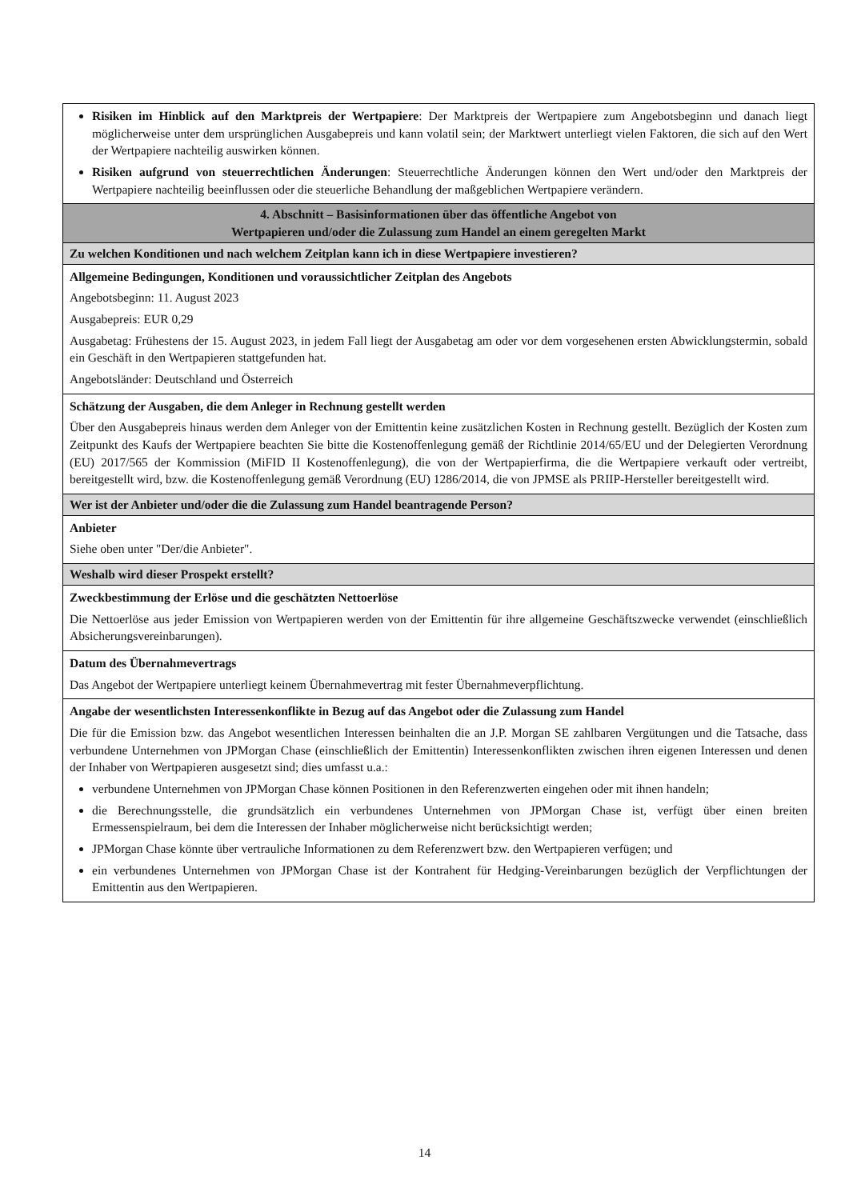| Risiken im Hinblick auf den Marktpreis der Wertpapiere : Der Marktpreis der Wertpapiere zum Angebotsbeginn und danach liegt möglicherweise unter dem ursprünglichen Ausgabepreis und kann volatil sein; der Marktwert unterliegt vielen Faktoren, die sich auf den Wert der Wertpapiere nachteilig auswirken können. Risiken aufgrund von steuerrechtlichen Änderungen : Steuerrechtliche Änderungen können den Wert und/oder den Marktpreis der Wertpapiere nachteilig beeinflussen oder die steuerliche Behandlung der maßgeblichen Wertpapiere verändern. |
| 4. Abschnitt – Basisinformationen über das öffentliche Angebot von Wertpapieren und/oder die Zulassung zum Handel an einem geregelten Markt |
| Zu welchen Konditionen und nach welchem Zeitplan kann ich in diese Wertpapiere investieren? |
| Allgemeine Bedingungen, Konditionen und voraussichtlicher Zeitplan des Angebots Angebotsbeginn: 11. August 2023 Ausgabepreis: EUR 0,29 Ausgabetag: Frühestens der 15. August 2023, in jedem Fall liegt der Ausgabetag am oder vor dem vorgesehenen ersten Abwicklungstermin, sobald ein Geschäft in den Wertpapieren stattgefunden hat. Angebotsländer: Deutschland und Österreich |
| Schätzung der Ausgaben, die dem Anleger in Rechnung gestellt werden Über den Ausgabepreis hinaus werden dem Anleger von der Emittentin keine zusätzlichen Kosten in Rechnung gestellt. Bezüglich der Kosten zum Zeitpunkt des Kaufs der Wertpapiere beachten Sie bitte die Kostenoffenlegung gemäß der Richtlinie 2014/65/EU und der Delegierten Verordnung (EU) 2017/565 der Kommission (MiFID II Kostenoffenlegung), die von der Wertpapierfirma, die die Wertpapiere verkauft oder vertreibt, bereitgestellt wird, bzw. die Kostenoffenlegung gemäß Verordnung (EU) 1286/2014, die von JPMSE als PRIIP-Hersteller bereitgestellt wird. |
| Wer ist der Anbieter und/oder die die Zulassung zum Handel beantragende Person? |
| Anbieter Siehe oben unter "Der/die Anbieter". |
| Weshalb wird dieser Prospekt erstellt? |
| Zweckbestimmung der Erlöse und die geschätzten Nettoerlöse Die Nettoerlöse aus jeder Emission von Wertpapieren werden von der Emittentin für ihre allgemeine Geschäftszwecke verwendet (einschließlich Absicherungsvereinbarungen). |
| Datum des Übernahmevertrags Das Angebot der Wertpapiere unterliegt keinem Übernahmevertrag mit fester Übernahmeverpflichtung. |
| Angabe der wesentlichsten Interessenkonflikte in Bezug auf das Angebot oder die Zulassung zum Handel Die für die Emission bzw. das Angebot wesentlichen Interessen beinhalten die an J.P. Morgan SE zahlbaren Vergütungen und die Tatsache, dass verbundene Unternehmen von JPMorgan Chase (einschließlich der Emittentin) Interessenkonflikten zwischen ihren eigenen Interessen und denen der Inhaber von Wertpapieren ausgesetzt sind; dies umfasst u.a.: verbundene Unternehmen von JPMorgan Chase können Positionen in den Referenzwerten eingehen oder mit ihnen handeln; die Berechnungsstelle, die grundsätzlich ein verbundenes Unternehmen von JPMorgan Chase ist, verfügt über einen breiten Ermessenspielraum, bei dem die Interessen der Inhaber möglicherweise nicht berücksichtigt werden; JPMorgan Chase könnte über vertrauliche Informationen zu dem Referenzwert bzw. den Wertpapieren verfügen; und ein verbundenes Unternehmen von JPMorgan Chase ist der Kontrahent für Hedging-Vereinbarungen bezüglich der Verpflichtungen der Emittentin aus den Wertpapieren. |
14